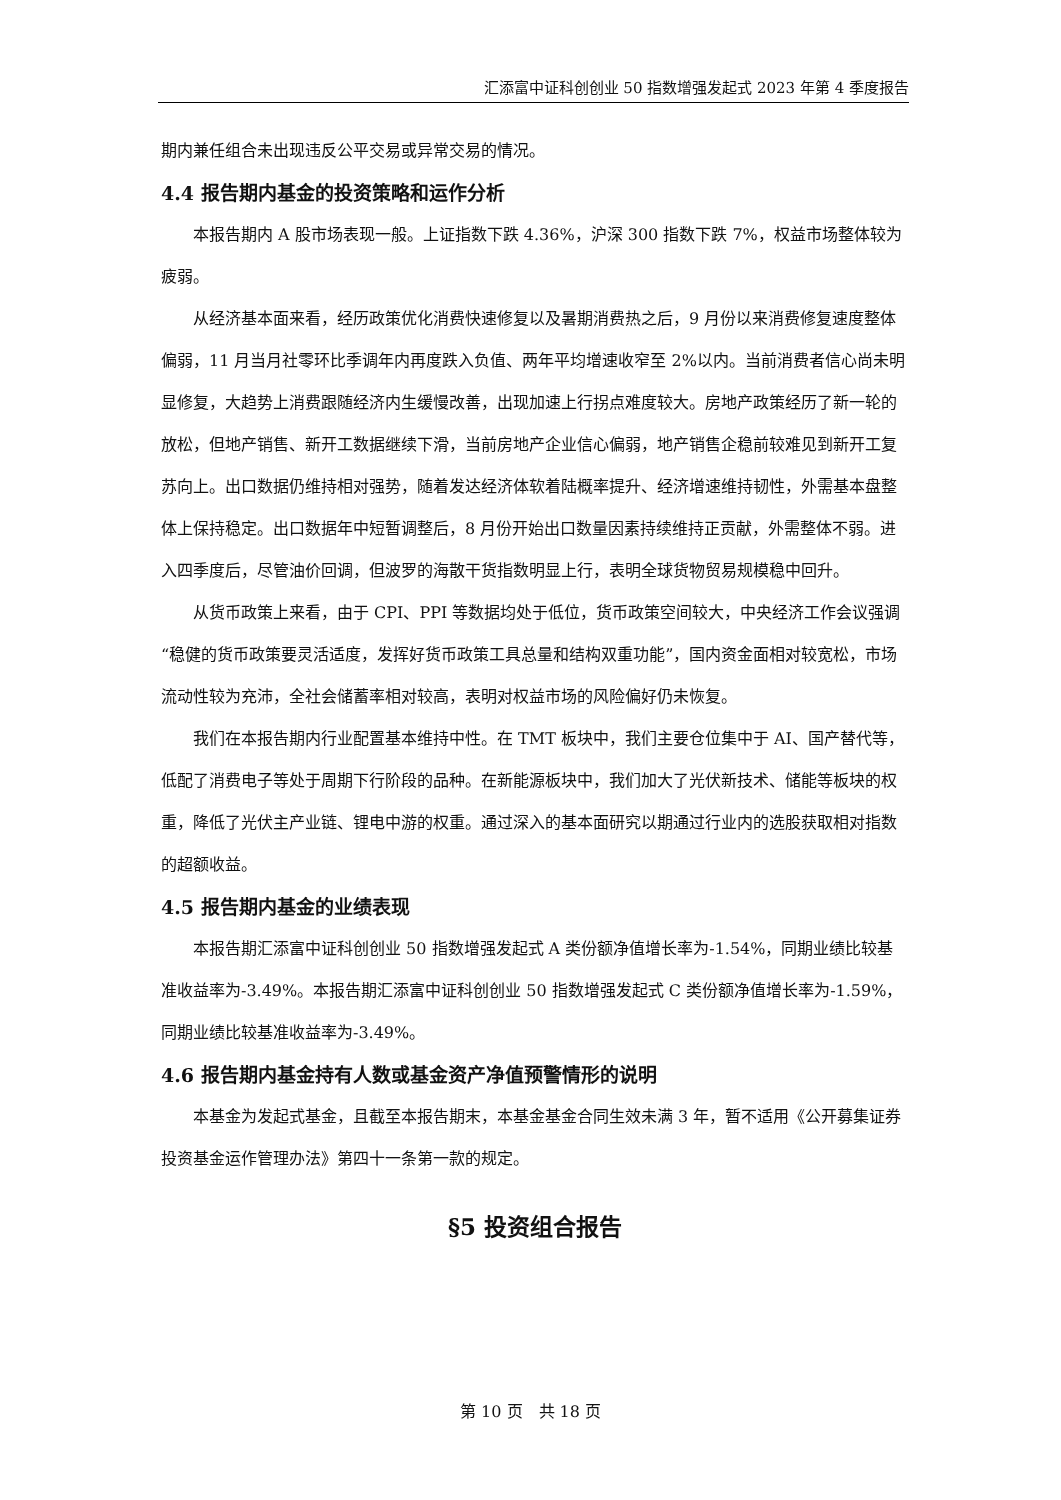汇添富中证科创创业 50 指数增强发起式 2023 年第 4 季度报告
期内兼任组合未出现违反公平交易或异常交易的情况。
4.4 报告期内基金的投资策略和运作分析
本报告期内 A 股市场表现一般。上证指数下跌 4.36%，沪深 300 指数下跌 7%，权益市场整体较为疲弱。
从经济基本面来看，经历政策优化消费快速修复以及暑期消费热之后，9 月份以来消费修复速度整体偏弱，11 月当月社零环比季调年内再度跌入负值、两年平均增速收窄至 2%以内。当前消费者信心尚未明显修复，大趋势上消费跟随经济内生缓慢改善，出现加速上行拐点难度较大。房地产政策经历了新一轮的放松，但地产销售、新开工数据继续下滑，当前房地产企业信心偏弱，地产销售企稳前较难见到新开工复苏向上。出口数据仍维持相对强势，随着发达经济体软着陆概率提升、经济增速维持韧性，外需基本盘整体上保持稳定。出口数据年中短暂调整后，8 月份开始出口数量因素持续维持正贡献，外需整体不弱。进入四季度后，尽管油价回调，但波罗的海散干货指数明显上行，表明全球货物贸易规模稳中回升。
从货币政策上来看，由于 CPI、PPI 等数据均处于低位，货币政策空间较大，中央经济工作会议强调“稳健的货币政策要灵活适度，发挥好货币政策工具总量和结构双重功能”，国内资金面相对较宽松，市场流动性较为充沛，全社会储蓄率相对较高，表明对权益市场的风险偏好仍未恢复。
我们在本报告期内行业配置基本维持中性。在 TMT 板块中，我们主要仓位集中于 AI、国产替代等，低配了消费电子等处于周期下行阶段的品种。在新能源板块中，我们加大了光伏新技术、储能等板块的权重，降低了光伏主产业链、锂电中游的权重。通过深入的基本面研究以期通过行业内的选股获取相对指数的超额收益。
4.5 报告期内基金的业绩表现
本报告期汇添富中证科创创业 50 指数增强发起式 A 类份额净值增长率为-1.54%，同期业绩比较基准收益率为-3.49%。本报告期汇添富中证科创创业 50 指数增强发起式 C 类份额净值增长率为-1.59%，同期业绩比较基准收益率为-3.49%。
4.6 报告期内基金持有人数或基金资产净值预警情形的说明
本基金为发起式基金，且截至本报告期末，本基金基金合同生效未满 3 年，暂不适用《公开募集证券投资基金运作管理办法》第四十一条第一款的规定。
§5 投资组合报告
第 10 页　共 18 页